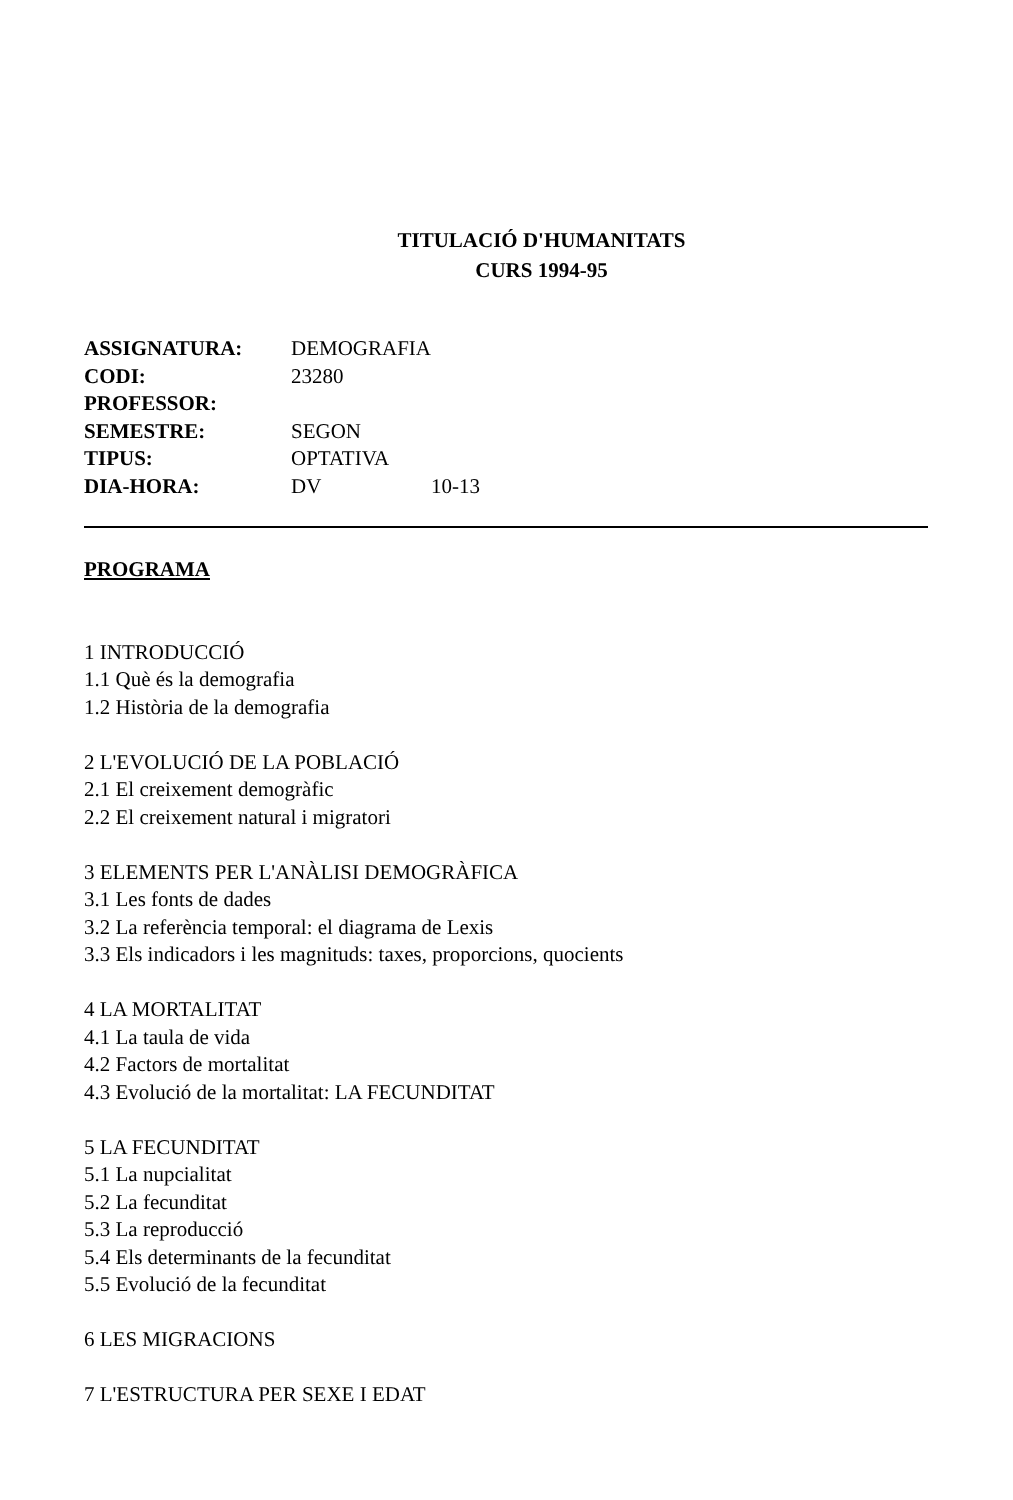TITULACIÓ D'HUMANITATS
CURS 1994-95
| ASSIGNATURA: | DEMOGRAFIA | |
| CODI: | 23280 | |
| PROFESSOR: | | |
| SEMESTRE: | SEGON | |
| TIPUS: | OPTATIVA | |
| DIA-HORA: | DV | 10-13 |
PROGRAMA
1 INTRODUCCIÓ
1.1 Què és la demografia
1.2 Història de la demografia
2 L'EVOLUCIÓ DE LA POBLACIÓ
2.1 El creixement demogràfic
2.2 El creixement natural i migratori
3 ELEMENTS PER L'ANÀLISI DEMOGRÀFICA
3.1 Les fonts de dades
3.2 La referència temporal: el diagrama de Lexis
3.3 Els indicadors i les magnituds: taxes, proporcions, quocients
4 LA MORTALITAT
4.1 La taula de vida
4.2 Factors de mortalitat
4.3 Evolució de la mortalitat: LA FECUNDITAT
5 LA FECUNDITAT
5.1 La nupcialitat
5.2 La fecunditat
5.3 La reproducció
5.4 Els determinants de la fecunditat
5.5 Evolució de la fecunditat
6 LES MIGRACIONS
7 L'ESTRUCTURA PER SEXE I EDAT